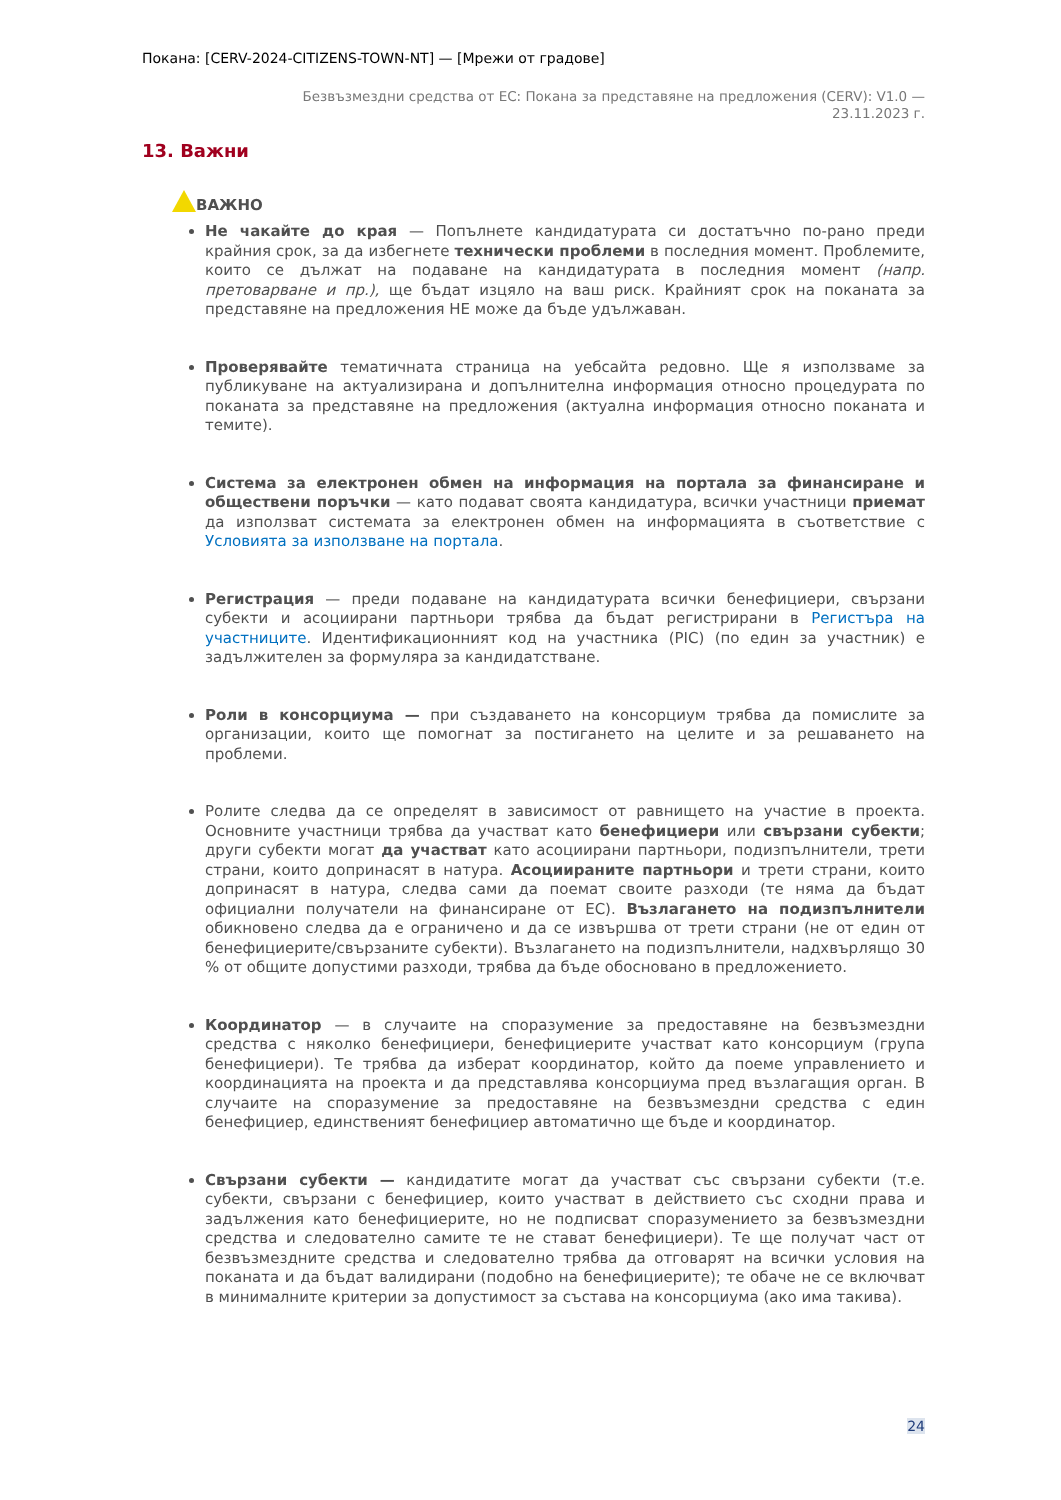Покана: [CERV-2024-CITIZENS-TOWN-NT] — [Мрежи от градове]
Безвъзмездни средства от ЕС: Покана за представяне на предложения (CERV): V1.0 —
23.11.2023 г.
13. Важни
ВАЖНО
Не чакайте до края — Попълнете кандидатурата си достатъчно по-рано преди крайния срок, за да избегнете технически проблеми в последния момент. Проблемите, които се дължат на подаване на кандидатурата в последния момент (напр. претоварване и пр.), ще бъдат изцяло на ваш риск. Крайният срок на поканата за представяне на предложения НЕ може да бъде удължаван.
Проверявайте тематичната страница на уебсайта редовно. Ще я използваме за публикуване на актуализирана и допълнителна информация относно процедурата по поканата за представяне на предложения (актуална информация относно поканата и темите).
Система за електронен обмен на информация на портала за финансиране и обществени поръчки — като подават своята кандидатура, всички участници приемат да използват системата за електронен обмен на информацията в съответствие с Условията за използване на портала.
Регистрация — преди подаване на кандидатурата всички бенефициери, свързани субекти и асоциирани партньори трябва да бъдат регистрирани в Регистъра на участниците. Идентификационният код на участника (PIC) (по един за участник) е задължителен за формуляра за кандидатстване.
Роли в консорциума — при създаването на консорциум трябва да помислите за организации, които ще помогнат за постигането на целите и за решаването на проблеми.
Ролите следва да се определят в зависимост от равнището на участие в проекта. Основните участници трябва да участват като бенефициери или свързани субекти; други субекти могат да участват като асоциирани партньори, подизпълнители, трети страни, които допринасят в натура. Асоциираните партньори и трети страни, които допринасят в натура, следва сами да поемат своите разходи (те няма да бъдат официални получатели на финансиране от ЕС). Възлагането на подизпълнители обикновено следва да е ограничено и да се извършва от трети страни (не от един от бенефициерите/свързаните субекти). Възлагането на подизпълнители, надхвърлящо 30 % от общите допустими разходи, трябва да бъде обосновано в предложението.
Координатор — в случаите на споразумение за предоставяне на безвъзмездни средства с няколко бенефициери, бенефициерите участват като консорциум (група бенефициери). Те трябва да изберат координатор, който да поеме управлението и координацията на проекта и да представлява консорциума пред възлагащия орган. В случаите на споразумение за предоставяне на безвъзмездни средства с един бенефициер, единственият бенефициер автоматично ще бъде и координатор.
Свързани субекти — кандидатите могат да участват със свързани субекти (т.е. субекти, свързани с бенефициер, които участват в действието със сходни права и задължения като бенефициерите, но не подписват споразумението за безвъзмездни средства и следователно самите те не стават бенефициери). Те ще получат част от безвъзмездните средства и следователно трябва да отговарят на всички условия на поканата и да бъдат валидирани (подобно на бенефициерите); те обаче не се включват в минималните критерии за допустимост за състава на консорциума (ако има такива).
24